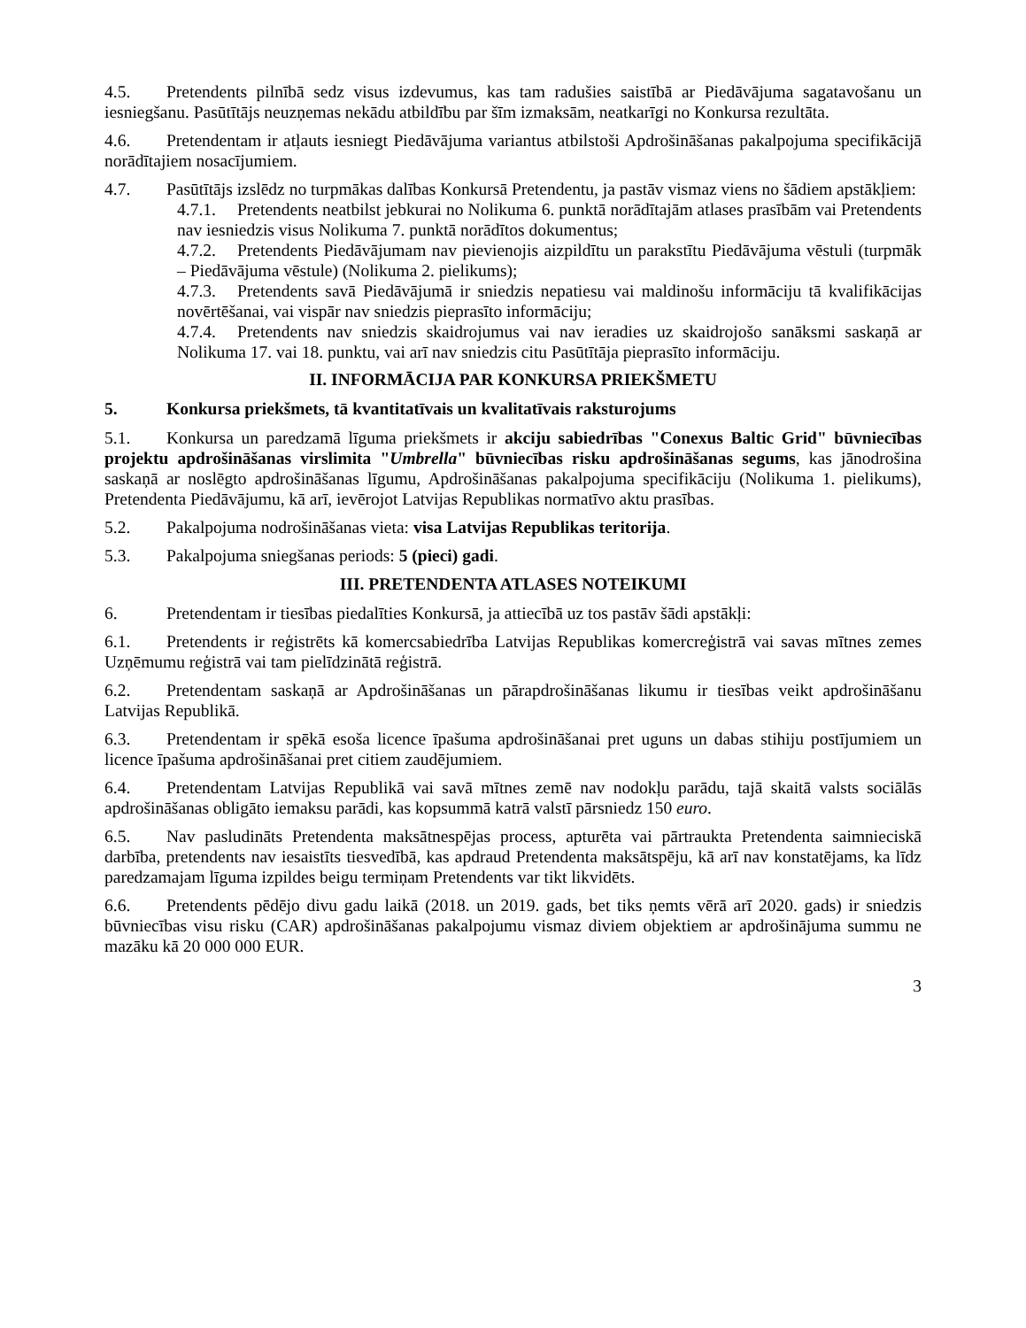4.5. Pretendents pilnībā sedz visus izdevumus, kas tam radušies saistībā ar Piedāvājuma sagatavošanu un iesniegšanu. Pasūtītājs neuzņemas nekādu atbildību par šīm izmaksām, neatkarīgi no Konkursa rezultāta.
4.6. Pretendentam ir atļauts iesniegt Piedāvājuma variantus atbilstoši Apdrošināšanas pakalpojuma specifikācijā norādītajiem nosacījumiem.
4.7. Pasūtītājs izslēdz no turpmākas dalības Konkursā Pretendentu, ja pastāv vismaz viens no šādiem apstākļiem:
4.7.1. Pretendents neatbilst jebkurai no Nolikuma 6. punktā norādītajām atlases prasībām vai Pretendents nav iesniedzis visus Nolikuma 7. punktā norādītos dokumentus;
4.7.2. Pretendents Piedāvājumam nav pievienojis aizpildītu un parakstītu Piedāvājuma vēstuli (turpmāk – Piedāvājuma vēstule) (Nolikuma 2. pielikums);
4.7.3. Pretendents savā Piedāvājumā ir sniedzis nepatiesu vai maldinošu informāciju tā kvalifikācijas novērtēšanai, vai vispār nav sniedzis pieprasīto informāciju;
4.7.4. Pretendents nav sniedzis skaidrojumus vai nav ieradies uz skaidrojošo sanāksmi saskaņā ar Nolikuma 17. vai 18. punktu, vai arī nav sniedzis citu Pasūtītāja pieprasīto informāciju.
II. INFORMĀCIJA PAR KONKURSA PRIEKŠMETU
5. Konkursa priekšmets, tā kvantitatīvais un kvalitatīvais raksturojums
5.1. Konkursa un paredzamā līguma priekšmets ir akciju sabiedrības "Conexus Baltic Grid" būvniecības projektu apdrošināšanas virslimita "Umbrella" būvniecības risku apdrošināšanas segums, kas jānodrošina saskaņā ar noslēgto apdrošināšanas līgumu, Apdrošināšanas pakalpojuma specifikāciju (Nolikuma 1. pielikums), Pretendenta Piedāvājumu, kā arī, ievērojot Latvijas Republikas normatīvo aktu prasības.
5.2. Pakalpojuma nodrošināšanas vieta: visa Latvijas Republikas teritorija.
5.3. Pakalpojuma sniegšanas periods: 5 (pieci) gadi.
III. PRETENDENTA ATLASES NOTEIKUMI
6. Pretendentam ir tiesības piedalīties Konkursā, ja attiecībā uz tos pastāv šādi apstākļi:
6.1. Pretendents ir reģistrēts kā komercsabiedrība Latvijas Republikas komercreģistrā vai savas mītnes zemes Uzņēmumu reģistrā vai tam pielīdzinātā reģistrā.
6.2. Pretendentam saskaņā ar Apdrošināšanas un pārapdrošināšanas likumu ir tiesības veikt apdrošināšanu Latvijas Republikā.
6.3. Pretendentam ir spēkā esoša licence īpašuma apdrošināšanai pret uguns un dabas stihiju postījumiem un licence īpašuma apdrošināšanai pret citiem zaudējumiem.
6.4. Pretendentam Latvijas Republikā vai savā mītnes zemē nav nodokļu parādu, tajā skaitā valsts sociālās apdrošināšanas obligāto iemaksu parādi, kas kopsummā katrā valstī pārsniedz 150 euro.
6.5. Nav pasludināts Pretendenta maksātnespējas process, apturēta vai pārtraukta Pretendenta saimnieciskā darbība, pretendents nav iesaistīts tiesvedībā, kas apdraud Pretendenta maksātspēju, kā arī nav konstatējams, ka līdz paredzamajam līguma izpildes beigu termiņam Pretendents var tikt likvidēts.
6.6. Pretendents pēdējo divu gadu laikā (2018. un 2019. gads, bet tiks ņemts vērā arī 2020. gads) ir sniedzis būvniecības visu risku (CAR) apdrošināšanas pakalpojumu vismaz diviem objektiem ar apdrošinājuma summu ne mazāku kā 20 000 000 EUR.
3